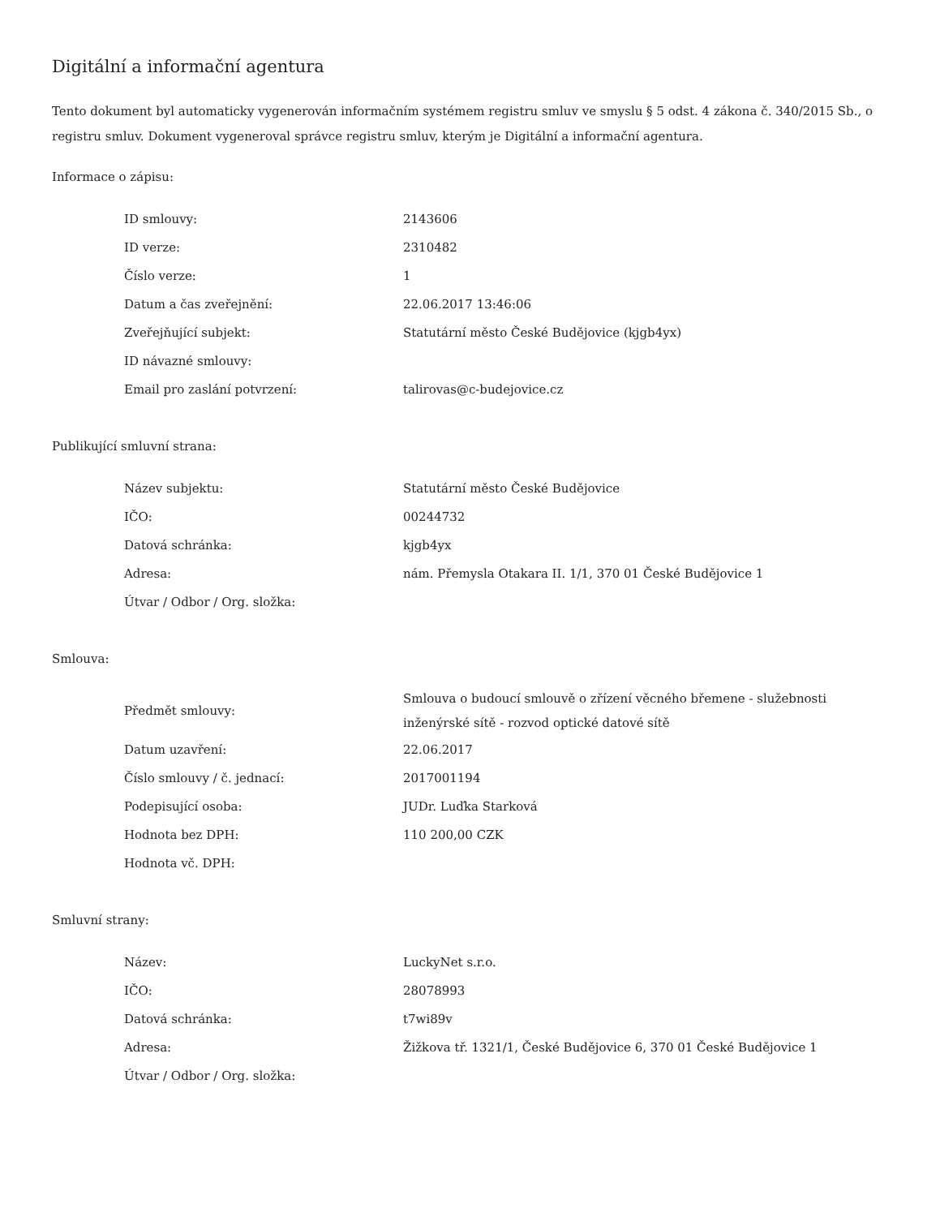Digitální a informační agentura
Tento dokument byl automaticky vygenerován informačním systémem registru smluv ve smyslu § 5 odst. 4 zákona č. 340/2015 Sb., o registru smluv. Dokument vygeneroval správce registru smluv, kterým je Digitální a informační agentura.
Informace o zápisu:
| ID smlouvy: | 2143606 |
| ID verze: | 2310482 |
| Číslo verze: | 1 |
| Datum a čas zveřejnění: | 22.06.2017 13:46:06 |
| Zveřejňující subjekt: | Statutární město České Budějovice (kjgb4yx) |
| ID návazné smlouvy: | |
| Email pro zaslání potvrzení: | talirovas@c-budejovice.cz |
Publikující smluvní strana:
| Název subjektu: | Statutární město České Budějovice |
| IČO: | 00244732 |
| Datová schránka: | kjgb4yx |
| Adresa: | nám. Přemysla Otakara II. 1/1, 370 01 České Budějovice 1 |
| Útvar / Odbor / Org. složka: | |
Smlouva:
| Předmět smlouvy: | Smlouva o budoucí smlouvě o zřízení věcného břemene - služebnosti inženýrské sítě - rozvod optické datové sítě |
| Datum uzavření: | 22.06.2017 |
| Číslo smlouvy / č. jednací: | 2017001194 |
| Podepisující osoba: | JUDr. Luďka Starková |
| Hodnota bez DPH: | 110 200,00 CZK |
| Hodnota vč. DPH: | |
Smluvní strany:
| Název: | LuckyNet s.r.o. |
| IČO: | 28078993 |
| Datová schránka: | t7wi89v |
| Adresa: | Žižkova tř. 1321/1, České Budějovice 6, 370 01 České Budějovice 1 |
| Útvar / Odbor / Org. složka: | |